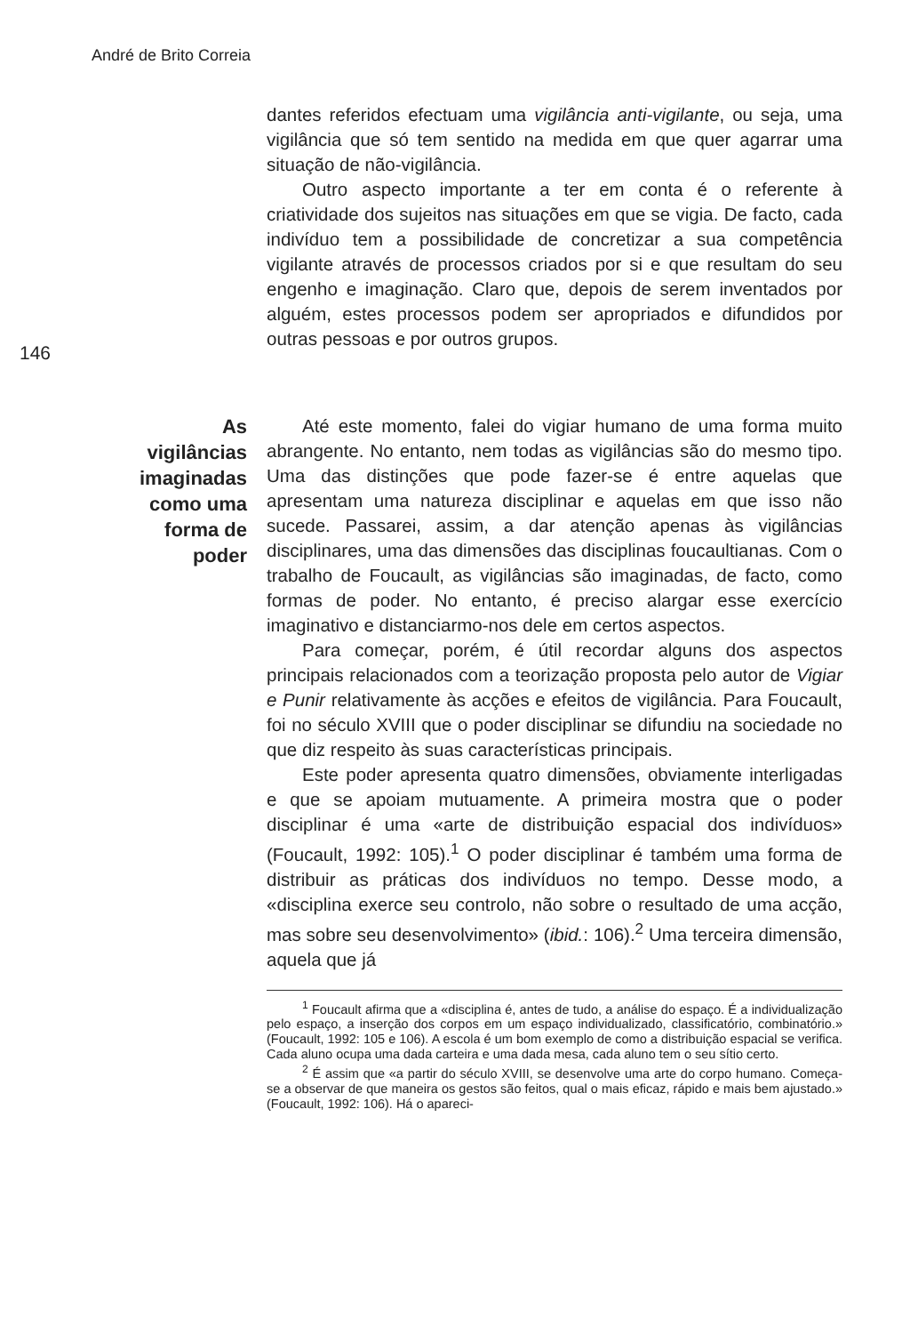André de Brito Correia
146
dantes referidos efectuam uma vigilância anti-vigilante, ou seja, uma vigilância que só tem sentido na medida em que quer agarrar uma situação de não-vigilância.
Outro aspecto importante a ter em conta é o referente à criatividade dos sujeitos nas situações em que se vigia. De facto, cada indivíduo tem a possibilidade de concretizar a sua competência vigilante através de processos criados por si e que resultam do seu engenho e imaginação. Claro que, depois de serem inventados por alguém, estes processos podem ser apropriados e difundidos por outras pessoas e por outros grupos.
As
vigilâncias
imaginadas
como uma
forma de
poder
Até este momento, falei do vigiar humano de uma forma muito abrangente. No entanto, nem todas as vigilâncias são do mesmo tipo. Uma das distinções que pode fazer-se é entre aquelas que apresentam uma natureza disciplinar e aquelas em que isso não sucede. Passarei, assim, a dar atenção apenas às vigilâncias disciplinares, uma das dimensões das disciplinas foucaultianas. Com o trabalho de Foucault, as vigilâncias são imaginadas, de facto, como formas de poder. No entanto, é preciso alargar esse exercício imaginativo e distanciarmo-nos dele em certos aspectos.
Para começar, porém, é útil recordar alguns dos aspectos principais relacionados com a teorização proposta pelo autor de Vigiar e Punir relativamente às acções e efeitos de vigilância. Para Foucault, foi no século XVIII que o poder disciplinar se difundiu na sociedade no que diz respeito às suas características principais.
Este poder apresenta quatro dimensões, obviamente interligadas e que se apoiam mutuamente. A primeira mostra que o poder disciplinar é uma «arte de distribuição espacial dos indivíduos» (Foucault, 1992: 105).<sup>1</sup> O poder disciplinar é também uma forma de distribuir as práticas dos indivíduos no tempo. Desse modo, a «disciplina exerce seu controlo, não sobre o resultado de uma acção, mas sobre seu desenvolvimento» (ibid.: 106).<sup>2</sup> Uma terceira dimensão, aquela que já
<sup>1</sup> Foucault afirma que a «disciplina é, antes de tudo, a análise do espaço. É a individualização pelo espaço, a inserção dos corpos em um espaço individualizado, classificatório, combinatório.» (Foucault, 1992: 105 e 106). A escola é um bom exemplo de como a distribuição espacial se verifica. Cada aluno ocupa uma dada carteira e uma dada mesa, cada aluno tem o seu sítio certo.
<sup>2</sup> É assim que «a partir do século XVIII, se desenvolve uma arte do corpo humano. Começa-se a observar de que maneira os gestos são feitos, qual o mais eficaz, rápido e mais bem ajustado.» (Foucault, 1992: 106). Há o apareci-